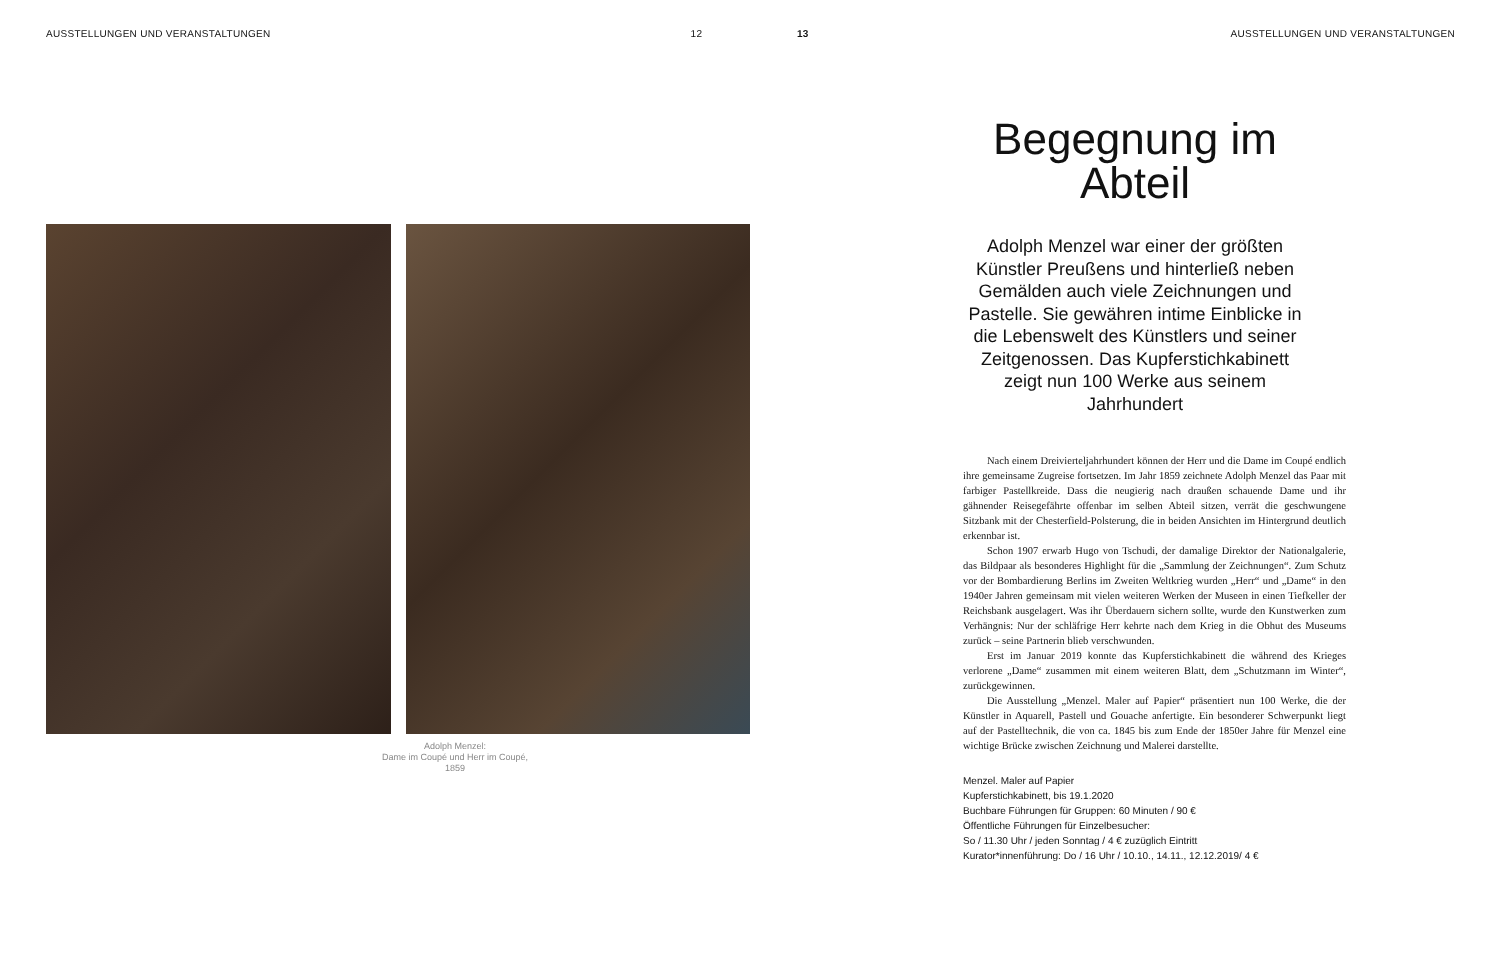AUSSTELLUNGEN UND VERANSTALTUNGEN 12
Adolph Menzel:
Dame im Coupé und Herr im Coupé,
1859
13 AUSSTELLUNGEN UND VERANSTALTUNGEN
Begegnung im Abteil
Adolph Menzel war einer der größten Künstler Preußens und hinterließ neben Gemälden auch viele Zeichnungen und Pastelle. Sie gewähren intime Einblicke in die Lebenswelt des Künstlers und seiner Zeitgenossen. Das Kupferstichkabinett zeigt nun 100 Werke aus seinem Jahrhundert
Nach einem Dreivierteljahrhundert können der Herr und die Dame im Coupé endlich ihre gemeinsame Zugreise fortsetzen. Im Jahr 1859 zeichnete Adolph Menzel das Paar mit farbiger Pastellkreide. Dass die neugierig nach draußen schauende Dame und ihr gähnender Reisegefährte offenbar im selben Abteil sitzen, verrät die geschwungene Sitzbank mit der Chesterfield-Polsterung, die in beiden Ansichten im Hintergrund deutlich erkennbar ist.
Schon 1907 erwarb Hugo von Tschudi, der damalige Direktor der Nationalgalerie, das Bildpaar als besonderes Highlight für die „Sammlung der Zeichnungen“. Zum Schutz vor der Bombardierung Berlins im Zweiten Weltkrieg wurden „Herr“ und „Dame“ in den 1940er Jahren gemeinsam mit vielen weiteren Werken der Museen in einen Tiefkeller der Reichsbank ausgelagert. Was ihr Überdauern sichern sollte, wurde den Kunstwerken zum Verhängnis: Nur der schläfrige Herr kehrte nach dem Krieg in die Obhut des Museums zurück – seine Partnerin blieb verschwunden.
Erst im Januar 2019 konnte das Kupferstichkabinett die während des Krieges verlorene „Dame“ zusammen mit einem weiteren Blatt, dem „Schutzmann im Winter“, zurückgewinnen.
Die Ausstellung „Menzel. Maler auf Papier“ präsentiert nun 100 Werke, die der Künstler in Aquarell, Pastell und Gouache anfertigte. Ein besonderer Schwerpunkt liegt auf der Pastelltechnik, die von ca. 1845 bis zum Ende der 1850er Jahre für Menzel eine wichtige Brücke zwischen Zeichnung und Malerei darstellte.
Menzel. Maler auf Papier
Kupferstichkabinett, bis 19.1.2020
Buchbare Führungen für Gruppen: 60 Minuten / 90 €
Öffentliche Führungen für Einzelbesucher:
So / 11.30 Uhr / jeden Sonntag / 4 € zuzüglich Eintritt
Kurator*innenführung: Do / 16 Uhr / 10.10., 14.11., 12.12.2019/ 4 €